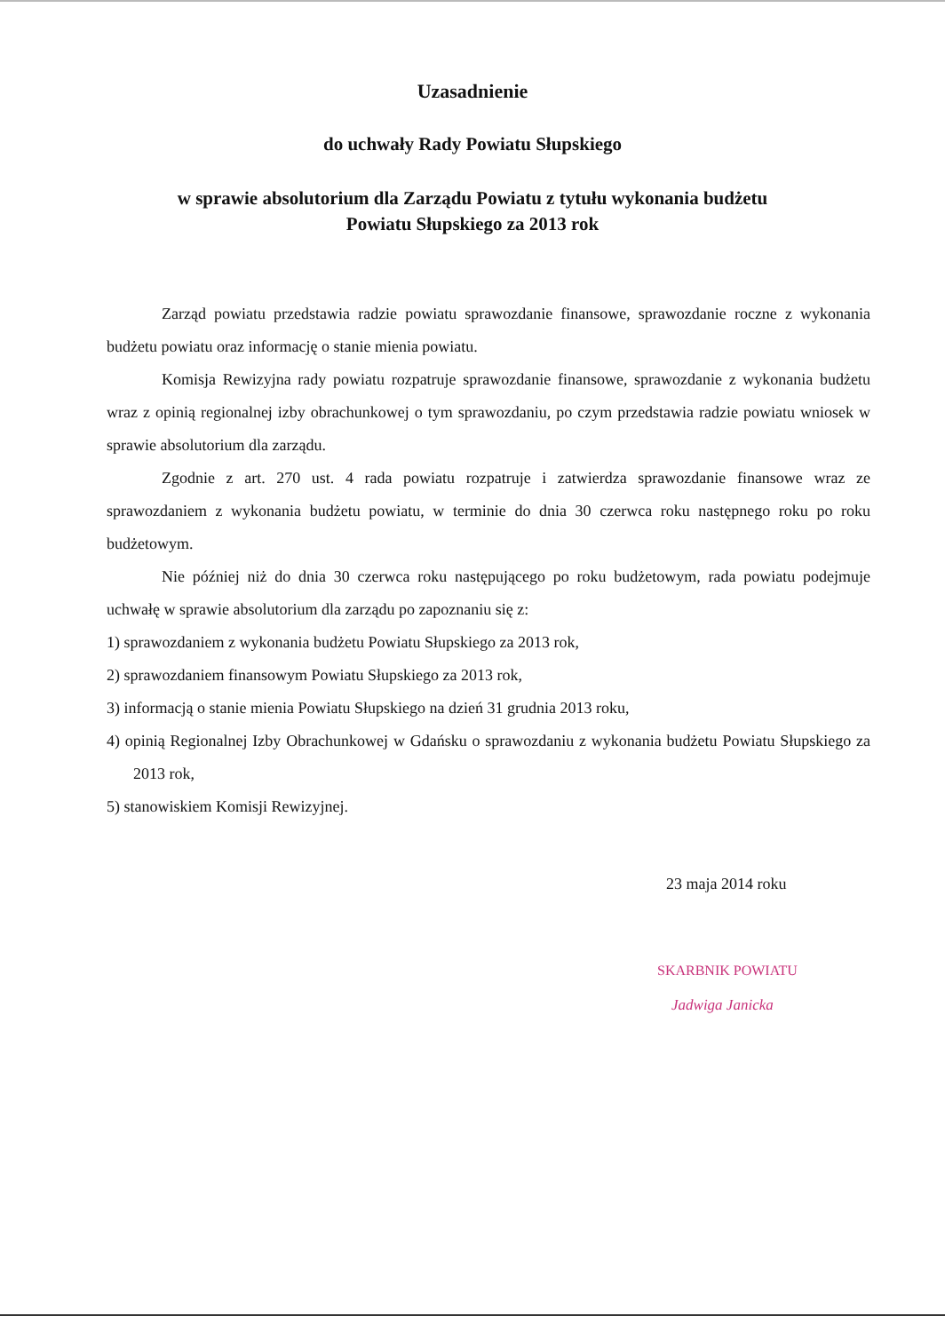Uzasadnienie
do uchwały Rady Powiatu Słupskiego
w sprawie absolutorium dla Zarządu Powiatu z tytułu wykonania budżetu
Powiatu Słupskiego za 2013 rok
Zarząd powiatu przedstawia radzie powiatu sprawozdanie finansowe, sprawozdanie roczne z wykonania budżetu powiatu oraz informację o stanie mienia powiatu.
Komisja Rewizyjna rady powiatu rozpatruje sprawozdanie finansowe, sprawozdanie z wykonania budżetu wraz z opinią regionalnej izby obrachunkowej o tym sprawozdaniu, po czym przedstawia radzie powiatu wniosek w sprawie absolutorium dla zarządu.
Zgodnie z art. 270 ust. 4 rada powiatu rozpatruje i zatwierdza sprawozdanie finansowe wraz ze sprawozdaniem z wykonania budżetu powiatu, w terminie do dnia 30 czerwca roku następnego roku po roku budżetowym.
Nie później niż do dnia 30 czerwca roku następującego po roku budżetowym, rada powiatu podejmuje uchwałę w sprawie absolutorium dla zarządu po zapoznaniu się z:
1) sprawozdaniem z wykonania budżetu Powiatu Słupskiego za 2013 rok,
2) sprawozdaniem finansowym Powiatu Słupskiego za 2013 rok,
3) informacją o stanie mienia Powiatu Słupskiego na dzień 31 grudnia 2013 roku,
4) opinią Regionalnej Izby Obrachunkowej w Gdańsku o sprawozdaniu z wykonania budżetu Powiatu Słupskiego za 2013 rok,
5) stanowiskiem Komisji Rewizyjnej.
23 maja 2014 roku
SKARBNIK POWIATU
Jadwiga Janicka